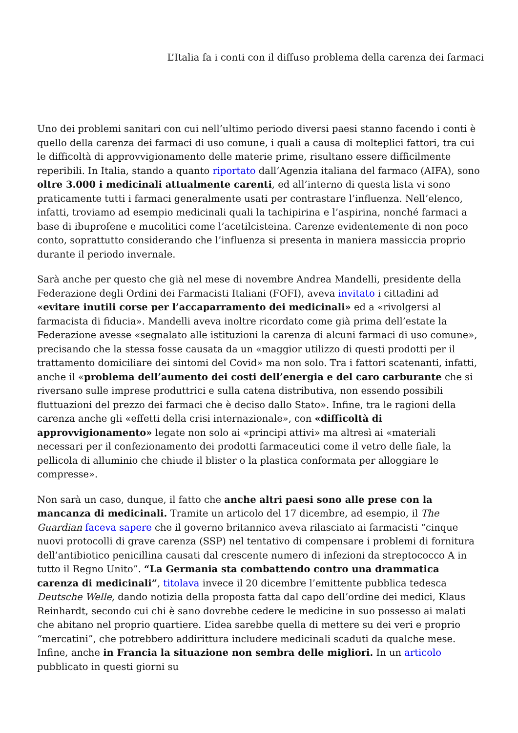L’Italia fa i conti con il diffuso problema della carenza dei farmaci
Uno dei problemi sanitari con cui nell’ultimo periodo diversi paesi stanno facendo i conti è quello della carenza dei farmaci di uso comune, i quali a causa di molteplici fattori, tra cui le difficoltà di approvvigionamento delle materie prime, risultano essere difficilmente reperibili. In Italia, stando a quanto riportato dall’Agenzia italiana del farmaco (AIFA), sono oltre 3.000 i medicinali attualmente carenti, ed all’interno di questa lista vi sono praticamente tutti i farmaci generalmente usati per contrastare l’influenza. Nell’elenco, infatti, troviamo ad esempio medicinali quali la tachipirina e l’aspirina, nonché farmaci a base di ibuprofene e mucolitici come l’acetilcisteina. Carenze evidentemente di non poco conto, soprattutto considerando che l’influenza si presenta in maniera massiccia proprio durante il periodo invernale.
Sarà anche per questo che già nel mese di novembre Andrea Mandelli, presidente della Federazione degli Ordini dei Farmacisti Italiani (FOFI), aveva invitato i cittadini ad «evitare inutili corse per l’accaparramento dei medicinali» ed a «rivolgersi al farmacista di fiducia». Mandelli aveva inoltre ricordato come già prima dell’estate la Federazione avesse «segnalato alle istituzioni la carenza di alcuni farmaci di uso comune», precisando che la stessa fosse causata da un «maggior utilizzo di questi prodotti per il trattamento domiciliare dei sintomi del Covid» ma non solo. Tra i fattori scatenanti, infatti, anche il «problema dell’aumento dei costi dell’energia e del caro carburante che si riversano sulle imprese produttrici e sulla catena distributiva, non essendo possibili fluttuazioni del prezzo dei farmaci che è deciso dallo Stato». Infine, tra le ragioni della carenza anche gli «effetti della crisi internazionale», con «difficoltà di approvvigionamento» legate non solo ai «principi attivi» ma altresì ai «materiali necessari per il confezionamento dei prodotti farmaceutici come il vetro delle fiale, la pellicola di alluminio che chiude il blister o la plastica conformata per alloggiare le compresse».
Non sarà un caso, dunque, il fatto che anche altri paesi sono alle prese con la mancanza di medicinali. Tramite un articolo del 17 dicembre, ad esempio, il The Guardian faceva sapere che il governo britannico aveva rilasciato ai farmacisti “cinque nuovi protocolli di grave carenza (SSP) nel tentativo di compensare i problemi di fornitura dell’antibiotico penicillina causati dal crescente numero di infezioni da streptococco A in tutto il Regno Unito”. “La Germania sta combattendo contro una drammatica carenza di medicinali”, titolava invece il 20 dicembre l’emittente pubblica tedesca Deutsche Welle, dando notizia della proposta fatta dal capo dell’ordine dei medici, Klaus Reinhardt, secondo cui chi è sano dovrebbe cedere le medicine in suo possesso ai malati che abitano nel proprio quartiere. L’idea sarebbe quella di mettere su dei veri e proprio “mercatini”, che potrebbero addirittura includere medicinali scaduti da qualche mese. Infine, anche in Francia la situazione non sembra delle migliori. In un articolo pubblicato in questi giorni su